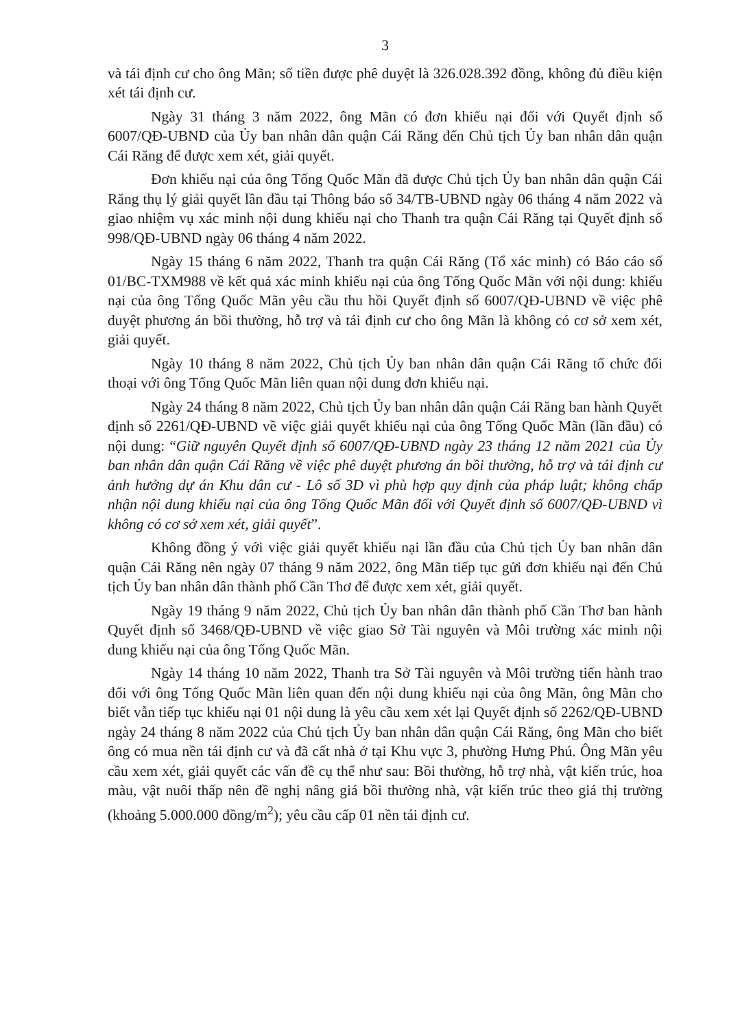3
và tái định cư cho ông Mãn; số tiền được phê duyệt là 326.028.392 đồng, không đủ điều kiện xét tái định cư.
Ngày 31 tháng 3 năm 2022, ông Mãn có đơn khiếu nại đối với Quyết định số 6007/QĐ-UBND của Ủy ban nhân dân quận Cái Răng đến Chủ tịch Ủy ban nhân dân quận Cái Răng để được xem xét, giải quyết.
Đơn khiếu nại của ông Tống Quốc Mãn đã được Chủ tịch Ủy ban nhân dân quận Cái Răng thụ lý giải quyết lần đầu tại Thông báo số 34/TB-UBND ngày 06 tháng 4 năm 2022 và giao nhiệm vụ xác minh nội dung khiếu nại cho Thanh tra quận Cái Răng tại Quyết định số 998/QĐ-UBND ngày 06 tháng 4 năm 2022.
Ngày 15 tháng 6 năm 2022, Thanh tra quận Cái Răng (Tổ xác minh) có Báo cáo số 01/BC-TXM988 về kết quả xác minh khiếu nại của ông Tống Quốc Mãn với nội dung: khiếu nại của ông Tống Quốc Mãn yêu cầu thu hồi Quyết định số 6007/QĐ-UBND về việc phê duyệt phương án bồi thường, hỗ trợ và tái định cư cho ông Mãn là không có cơ sở xem xét, giải quyết.
Ngày 10 tháng 8 năm 2022, Chủ tịch Ủy ban nhân dân quận Cái Răng tổ chức đối thoại với ông Tống Quốc Mãn liên quan nội dung đơn khiếu nại.
Ngày 24 tháng 8 năm 2022, Chủ tịch Ủy ban nhân dân quận Cái Răng ban hành Quyết định số 2261/QĐ-UBND về việc giải quyết khiếu nại của ông Tống Quốc Mãn (lần đầu) có nội dung: “Giữ nguyên Quyết định số 6007/QĐ-UBND ngày 23 tháng 12 năm 2021 của Ủy ban nhân dân quận Cái Răng về việc phê duyệt phương án bồi thường, hỗ trợ và tái định cư ảnh hưởng dự án Khu dân cư - Lô số 3D vì phù hợp quy định của pháp luật; không chấp nhận nội dung khiếu nại của ông Tống Quốc Mãn đối với Quyết định số 6007/QĐ-UBND vì không có cơ sở xem xét, giải quyết”.
Không đồng ý với việc giải quyết khiếu nại lần đầu của Chủ tịch Ủy ban nhân dân quận Cái Răng nên ngày 07 tháng 9 năm 2022, ông Mãn tiếp tục gửi đơn khiếu nại đến Chủ tịch Ủy ban nhân dân thành phố Cần Thơ để được xem xét, giải quyết.
Ngày 19 tháng 9 năm 2022, Chủ tịch Ủy ban nhân dân thành phố Cần Thơ ban hành Quyết định số 3468/QĐ-UBND về việc giao Sở Tài nguyên và Môi trường xác minh nội dung khiếu nại của ông Tống Quốc Mãn.
Ngày 14 tháng 10 năm 2022, Thanh tra Sở Tài nguyên và Môi trường tiến hành trao đổi với ông Tống Quốc Mãn liên quan đến nội dung khiếu nại của ông Mãn, ông Mãn cho biết vẫn tiếp tục khiếu nại 01 nội dung là yêu cầu xem xét lại Quyết định số 2262/QĐ-UBND ngày 24 tháng 8 năm 2022 của Chủ tịch Ủy ban nhân dân quận Cái Răng, ông Mãn cho biết ông có mua nền tái định cư và đã cất nhà ở tại Khu vực 3, phường Hưng Phú. Ông Mãn yêu cầu xem xét, giải quyết các vấn đề cụ thể như sau: Bồi thường, hỗ trợ nhà, vật kiến trúc, hoa màu, vật nuôi thấp nên đề nghị nâng giá bồi thường nhà, vật kiến trúc theo giá thị trường (khoảng 5.000.000 đồng/m<sup>2</sup>); yêu cầu cấp 01 nền tái định cư.